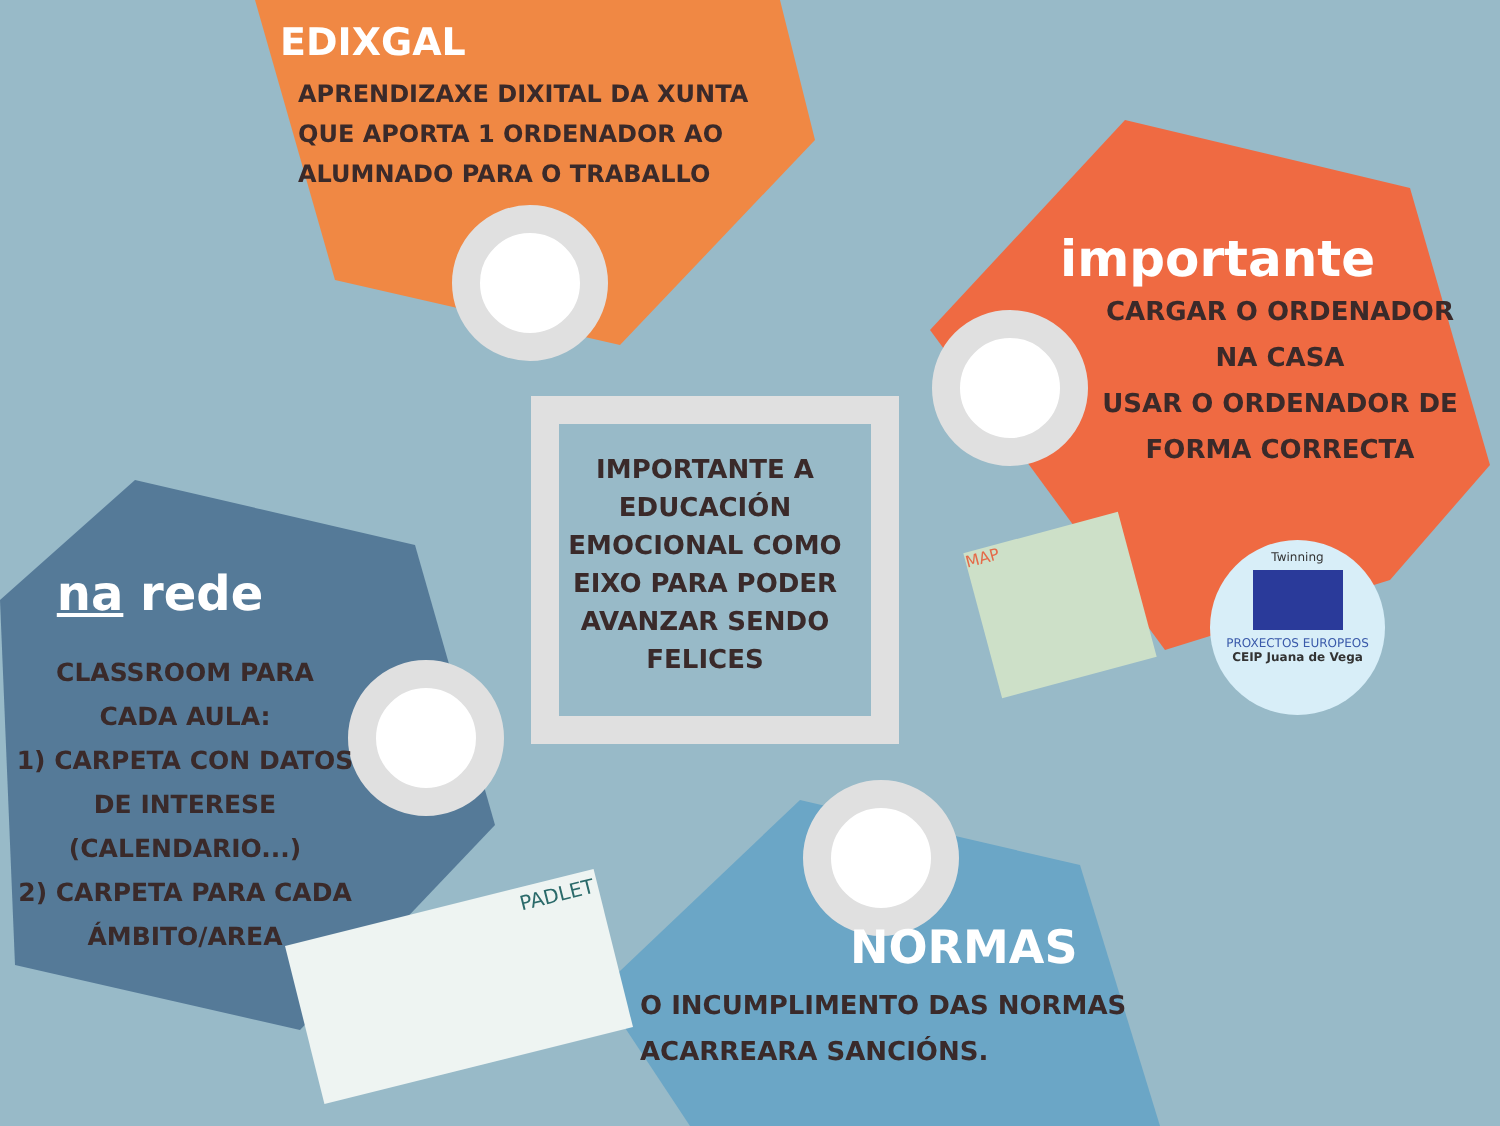EDIXGAL
APRENDIZAXE DIXITAL DA XUNTA
QUE APORTA 1 ORDENADOR AO
ALUMNADO PARA O TRABALLO
importante
CARGAR O ORDENADOR
NA CASA
USAR O ORDENADOR DE
FORMA CORRECTA
IMPORTANTE A EDUCACIÓN EMOCIONAL COMO EIXO PARA PODER AVANZAR SENDO FELICES
na rede
CLASSROOM PARA
CADA AULA:
1) CARPETA CON DATOS
DE INTERESE
(CALENDARIO...)
2) CARPETA PARA CADA
ÁMBITO/AREA
NORMAS
O INCUMPLIMENTO DAS NORMAS
ACARREARA SANCIÓNS.
PADLET
MAP
Twinning
PROXECTOS EUROPEOS
CEIP Juana de Vega